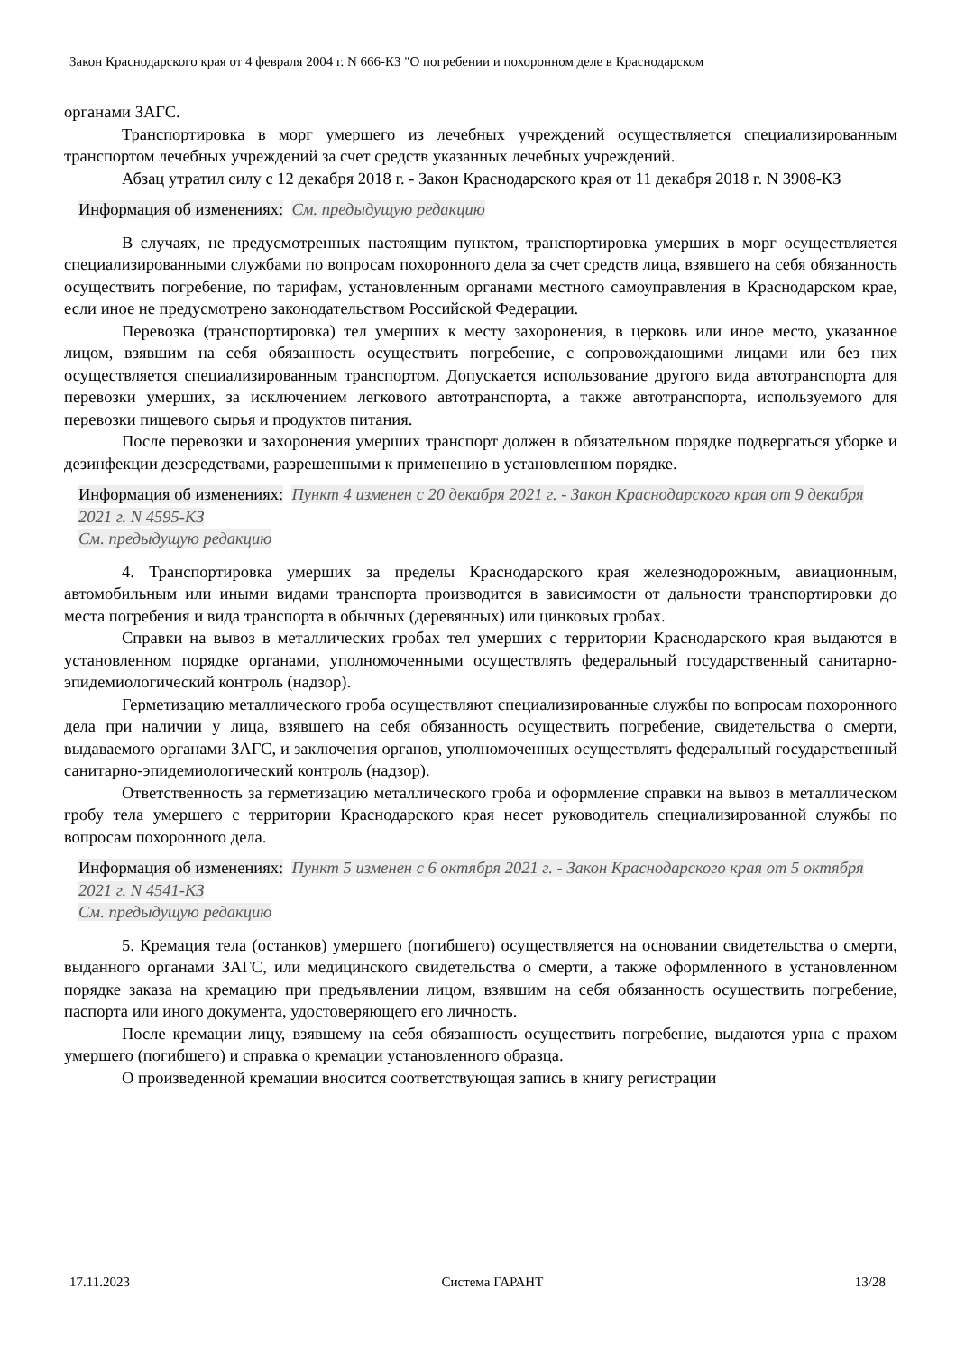Закон Краснодарского края от 4 февраля 2004 г. N 666-КЗ "О погребении и похоронном деле в Краснодарском
органами ЗАГС.
Транспортировка в морг умершего из лечебных учреждений осуществляется специализированным транспортом лечебных учреждений за счет средств указанных лечебных учреждений.
Абзац утратил силу с 12 декабря 2018 г. - Закон Краснодарского края от 11 декабря 2018 г. N 3908-КЗ
Информация об изменениях: См. предыдущую редакцию
В случаях, не предусмотренных настоящим пунктом, транспортировка умерших в морг осуществляется специализированными службами по вопросам похоронного дела за счет средств лица, взявшего на себя обязанность осуществить погребение, по тарифам, установленным органами местного самоуправления в Краснодарском крае, если иное не предусмотрено законодательством Российской Федерации.
Перевозка (транспортировка) тел умерших к месту захоронения, в церковь или иное место, указанное лицом, взявшим на себя обязанность осуществить погребение, с сопровождающими лицами или без них осуществляется специализированным транспортом. Допускается использование другого вида автотранспорта для перевозки умерших, за исключением легкового автотранспорта, а также автотранспорта, используемого для перевозки пищевого сырья и продуктов питания.
После перевозки и захоронения умерших транспорт должен в обязательном порядке подвергаться уборке и дезинфекции дезсредствами, разрешенными к применению в установленном порядке.
Информация об изменениях: Пункт 4 изменен с 20 декабря 2021 г. - Закон Краснодарского края от 9 декабря 2021 г. N 4595-КЗ
См. предыдущую редакцию
4. Транспортировка умерших за пределы Краснодарского края железнодорожным, авиационным, автомобильным или иными видами транспорта производится в зависимости от дальности транспортировки до места погребения и вида транспорта в обычных (деревянных) или цинковых гробах.
Справки на вывоз в металлических гробах тел умерших с территории Краснодарского края выдаются в установленном порядке органами, уполномоченными осуществлять федеральный государственный санитарно-эпидемиологический контроль (надзор).
Герметизацию металлического гроба осуществляют специализированные службы по вопросам похоронного дела при наличии у лица, взявшего на себя обязанность осуществить погребение, свидетельства о смерти, выдаваемого органами ЗАГС, и заключения органов, уполномоченных осуществлять федеральный государственный санитарно-эпидемиологический контроль (надзор).
Ответственность за герметизацию металлического гроба и оформление справки на вывоз в металлическом гробу тела умершего с территории Краснодарского края несет руководитель специализированной службы по вопросам похоронного дела.
Информация об изменениях: Пункт 5 изменен с 6 октября 2021 г. - Закон Краснодарского края от 5 октября 2021 г. N 4541-КЗ
См. предыдущую редакцию
5. Кремация тела (останков) умершего (погибшего) осуществляется на основании свидетельства о смерти, выданного органами ЗАГС, или медицинского свидетельства о смерти, а также оформленного в установленном порядке заказа на кремацию при предъявлении лицом, взявшим на себя обязанность осуществить погребение, паспорта или иного документа, удостоверяющего его личность.
После кремации лицу, взявшему на себя обязанность осуществить погребение, выдаются урна с прахом умершего (погибшего) и справка о кремации установленного образца.
О произведенной кремации вносится соответствующая запись в книгу регистрации
17.11.2023 Система ГАРАНТ 13/28